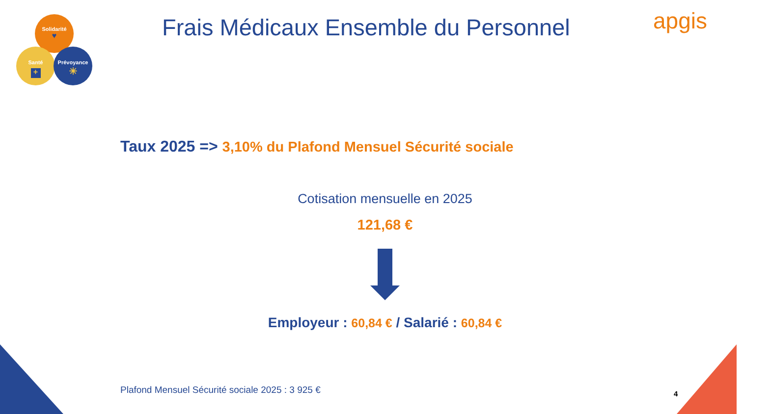Solidarité
♥
Santé
+
Prévoyance
☀
apgis
Frais Médicaux Ensemble du Personnel
Taux 2025 => 3,10% du Plafond Mensuel Sécurité sociale
Cotisation mensuelle en 2025
121,68 €
Employeur : 60,84 € / Salarié : 60,84 €
Plafond Mensuel Sécurité sociale 2025 : 3 925 €
4